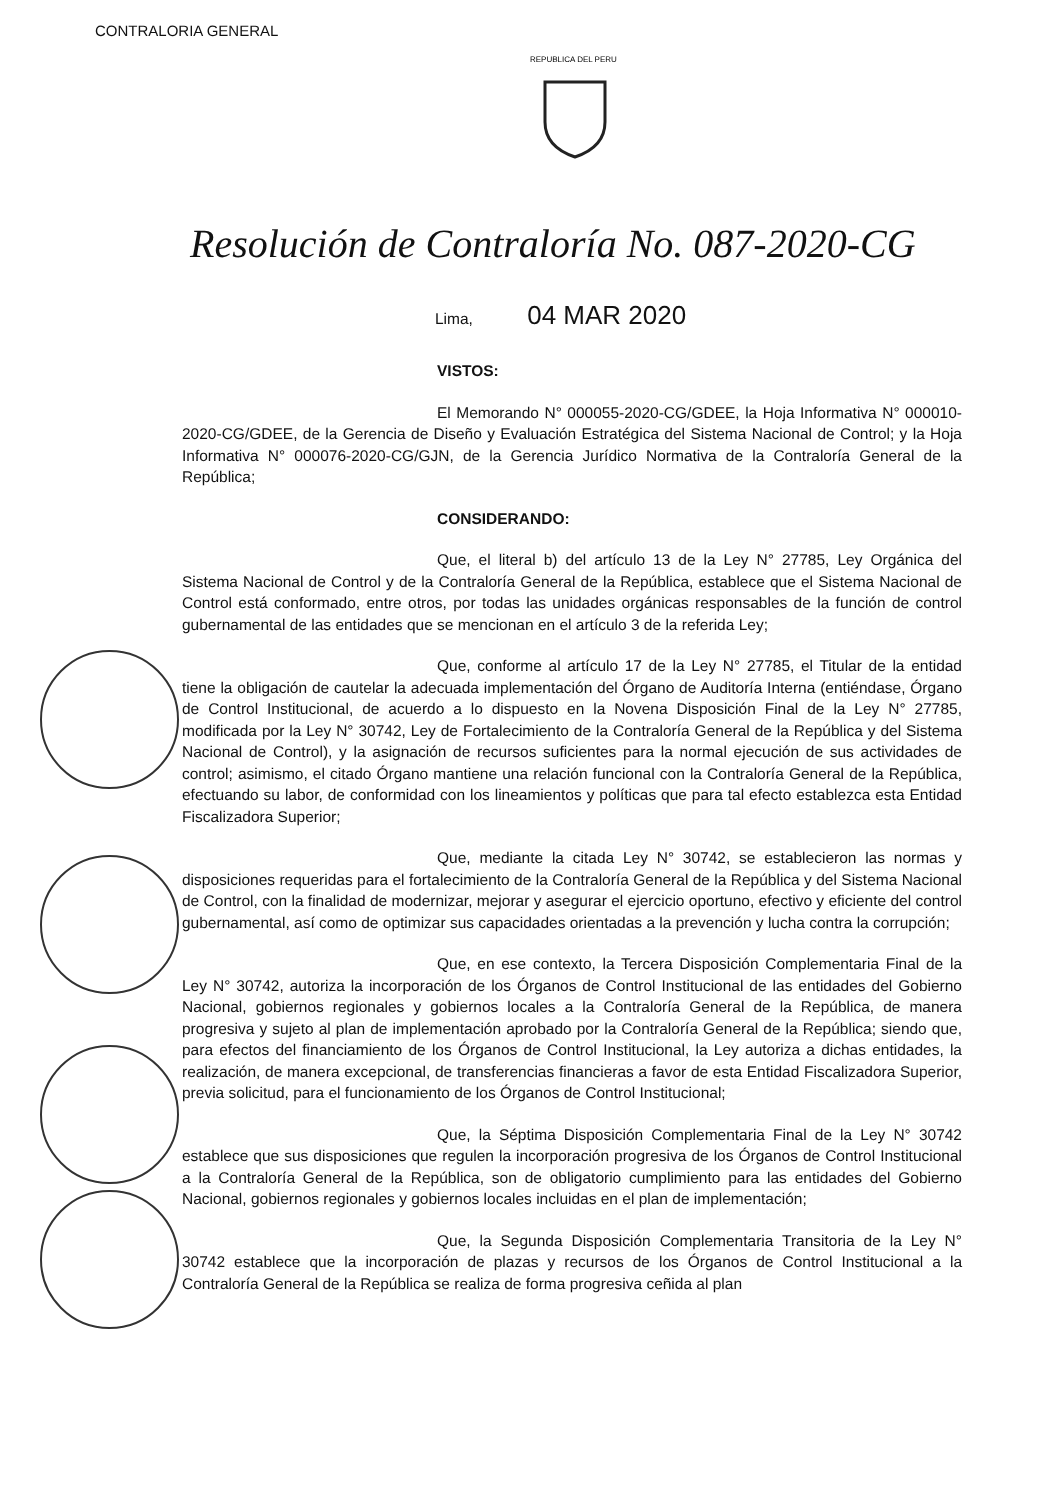CONTRALORIA GENERAL
REPUBLICA DEL PERU
Resolución de Contraloría No. 087-2020-CG
Lima, 04 MAR 2020
VISTOS:
El Memorando N° 000055-2020-CG/GDEE, la Hoja Informativa N° 000010-2020-CG/GDEE, de la Gerencia de Diseño y Evaluación Estratégica del Sistema Nacional de Control; y la Hoja Informativa N° 000076-2020-CG/GJN, de la Gerencia Jurídico Normativa de la Contraloría General de la República;
CONSIDERANDO:
Que, el literal b) del artículo 13 de la Ley N° 27785, Ley Orgánica del Sistema Nacional de Control y de la Contraloría General de la República, establece que el Sistema Nacional de Control está conformado, entre otros, por todas las unidades orgánicas responsables de la función de control gubernamental de las entidades que se mencionan en el artículo 3 de la referida Ley;
Que, conforme al artículo 17 de la Ley N° 27785, el Titular de la entidad tiene la obligación de cautelar la adecuada implementación del Órgano de Auditoría Interna (entiéndase, Órgano de Control Institucional, de acuerdo a lo dispuesto en la Novena Disposición Final de la Ley N° 27785, modificada por la Ley N° 30742, Ley de Fortalecimiento de la Contraloría General de la República y del Sistema Nacional de Control), y la asignación de recursos suficientes para la normal ejecución de sus actividades de control; asimismo, el citado Órgano mantiene una relación funcional con la Contraloría General de la República, efectuando su labor, de conformidad con los lineamientos y políticas que para tal efecto establezca esta Entidad Fiscalizadora Superior;
Que, mediante la citada Ley N° 30742, se establecieron las normas y disposiciones requeridas para el fortalecimiento de la Contraloría General de la República y del Sistema Nacional de Control, con la finalidad de modernizar, mejorar y asegurar el ejercicio oportuno, efectivo y eficiente del control gubernamental, así como de optimizar sus capacidades orientadas a la prevención y lucha contra la corrupción;
Que, en ese contexto, la Tercera Disposición Complementaria Final de la Ley N° 30742, autoriza la incorporación de los Órganos de Control Institucional de las entidades del Gobierno Nacional, gobiernos regionales y gobiernos locales a la Contraloría General de la República, de manera progresiva y sujeto al plan de implementación aprobado por la Contraloría General de la República; siendo que, para efectos del financiamiento de los Órganos de Control Institucional, la Ley autoriza a dichas entidades, la realización, de manera excepcional, de transferencias financieras a favor de esta Entidad Fiscalizadora Superior, previa solicitud, para el funcionamiento de los Órganos de Control Institucional;
Que, la Séptima Disposición Complementaria Final de la Ley N° 30742 establece que sus disposiciones que regulen la incorporación progresiva de los Órganos de Control Institucional a la Contraloría General de la República, son de obligatorio cumplimiento para las entidades del Gobierno Nacional, gobiernos regionales y gobiernos locales incluidas en el plan de implementación;
Que, la Segunda Disposición Complementaria Transitoria de la Ley N° 30742 establece que la incorporación de plazas y recursos de los Órganos de Control Institucional a la Contraloría General de la República se realiza de forma progresiva ceñida al plan